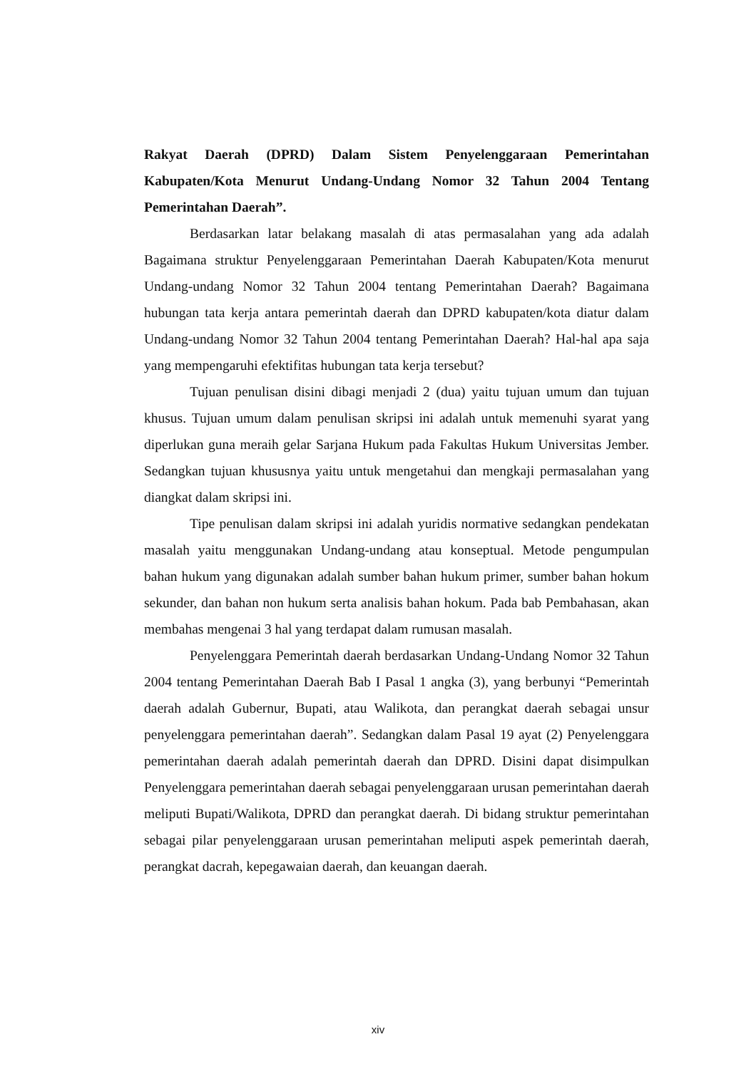Rakyat Daerah (DPRD) Dalam Sistem Penyelenggaraan Pemerintahan Kabupaten/Kota Menurut Undang-Undang Nomor 32 Tahun 2004 Tentang Pemerintahan Daerah”.
Berdasarkan latar belakang masalah di atas permasalahan yang ada adalah Bagaimana struktur Penyelenggaraan Pemerintahan Daerah Kabupaten/Kota menurut Undang-undang Nomor 32 Tahun 2004 tentang Pemerintahan Daerah? Bagaimana hubungan tata kerja antara pemerintah daerah dan DPRD kabupaten/kota diatur dalam Undang-undang Nomor 32 Tahun 2004 tentang Pemerintahan Daerah? Hal-hal apa saja yang mempengaruhi efektifitas hubungan tata kerja tersebut?
Tujuan penulisan disini dibagi menjadi 2 (dua) yaitu tujuan umum dan tujuan khusus. Tujuan umum dalam penulisan skripsi ini adalah untuk memenuhi syarat yang diperlukan guna meraih gelar Sarjana Hukum pada Fakultas Hukum Universitas Jember. Sedangkan tujuan khususnya yaitu untuk mengetahui dan mengkaji permasalahan yang diangkat dalam skripsi ini.
Tipe penulisan dalam skripsi ini adalah yuridis normative sedangkan pendekatan masalah yaitu menggunakan Undang-undang atau konseptual. Metode pengumpulan bahan hukum yang digunakan adalah sumber bahan hukum primer, sumber bahan hokum sekunder, dan bahan non hukum serta analisis bahan hokum. Pada bab Pembahasan, akan membahas mengenai 3 hal yang terdapat dalam rumusan masalah.
Penyelenggara Pemerintah daerah berdasarkan Undang-Undang Nomor 32 Tahun 2004 tentang Pemerintahan Daerah Bab I Pasal 1 angka (3), yang berbunyi “Pemerintah daerah adalah Gubernur, Bupati, atau Walikota, dan perangkat daerah sebagai unsur penyelenggara pemerintahan daerah”. Sedangkan dalam Pasal 19 ayat (2) Penyelenggara pemerintahan daerah adalah pemerintah daerah dan DPRD. Disini dapat disimpulkan Penyelenggara pemerintahan daerah sebagai penyelenggaraan urusan pemerintahan daerah meliputi Bupati/Walikota, DPRD dan perangkat daerah. Di bidang struktur pemerintahan sebagai pilar penyelenggaraan urusan pemerintahan meliputi aspek pemerintah daerah, perangkat dacrah, kepegawaian daerah, dan keuangan daerah.
xiv